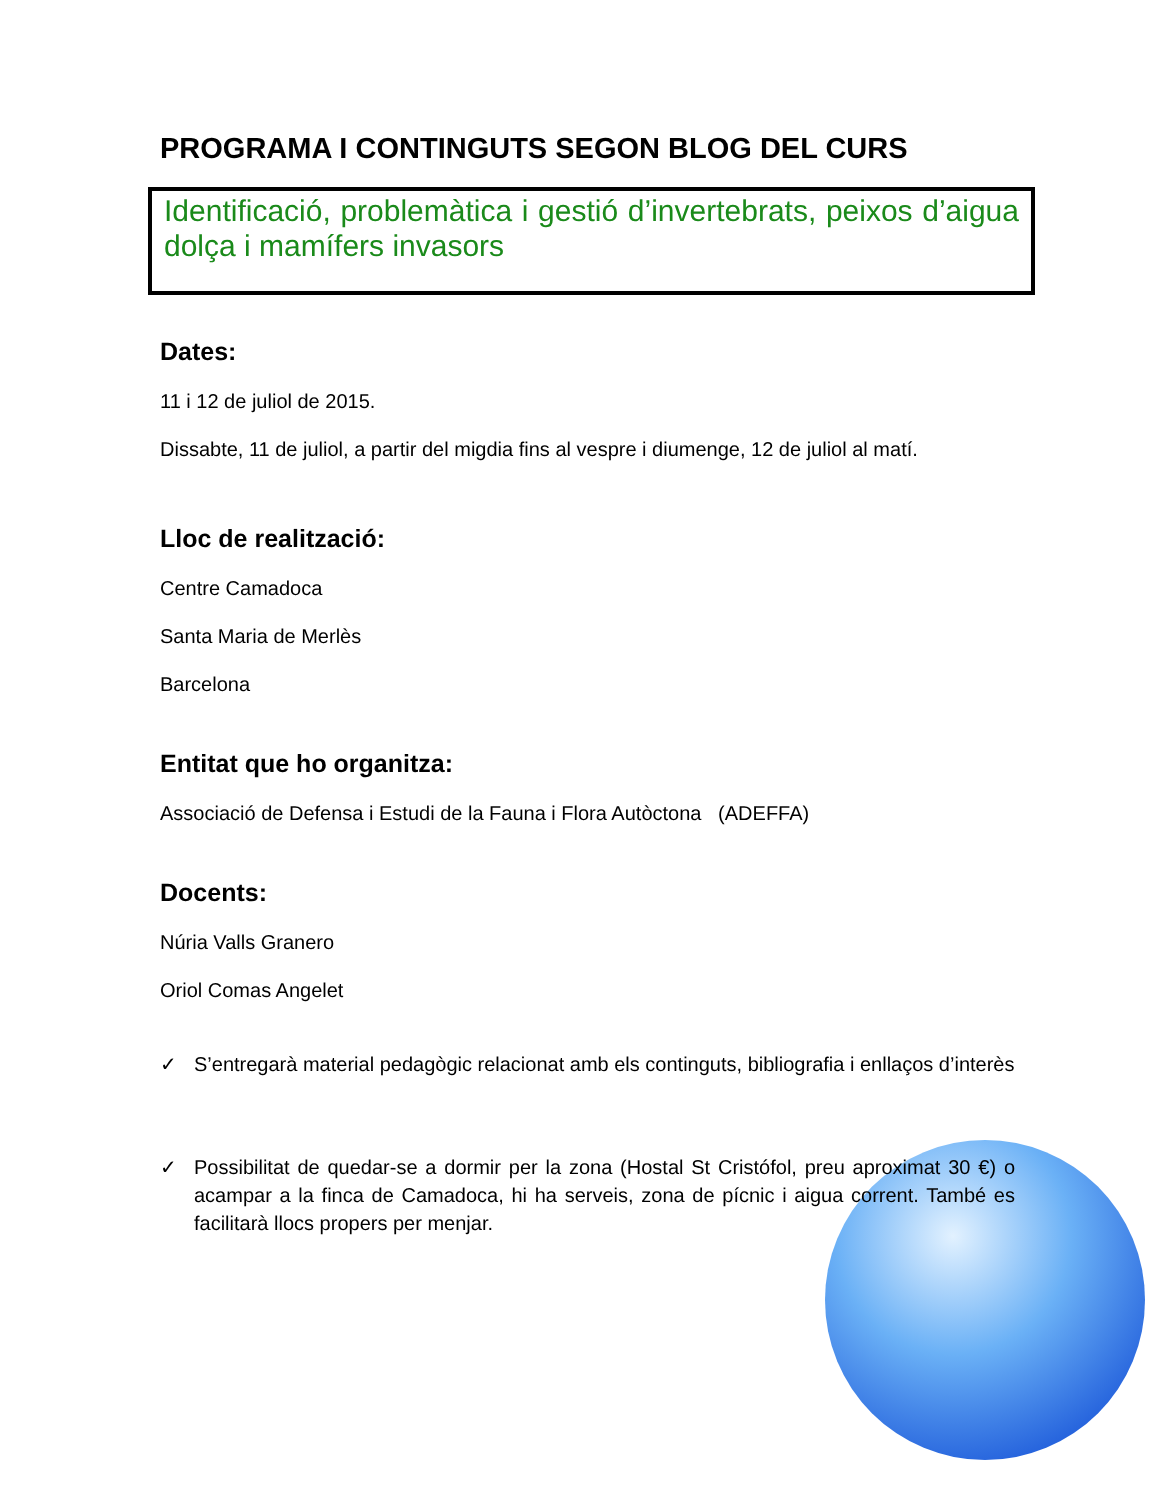PROGRAMA I CONTINGUTS SEGON BLOG DEL CURS
Identificació, problemàtica i gestió d’invertebrats, peixos d’aigua dolça i mamífers invasors
Dates:
11 i 12 de juliol de 2015.
Dissabte, 11 de juliol, a partir del migdia fins al vespre i diumenge, 12 de juliol al matí.
Lloc de realització:
Centre Camadoca
Santa Maria de Merlès
Barcelona
Entitat que ho organitza:
Associació de Defensa i Estudi de la Fauna i Flora Autòctona (ADEFFA)
Docents:
Núria Valls Granero
Oriol Comas Angelet
✓ S’entregarà material pedagògic relacionat amb els continguts, bibliografia i enllaços d’interès
✓ Possibilitat de quedar-se a dormir per la zona (Hostal St Cristófol, preu aproximat 30 €) o acampar a la finca de Camadoca, hi ha serveis, zona de pícnic i aigua corrent. També es facilitarà llocs propers per menjar.